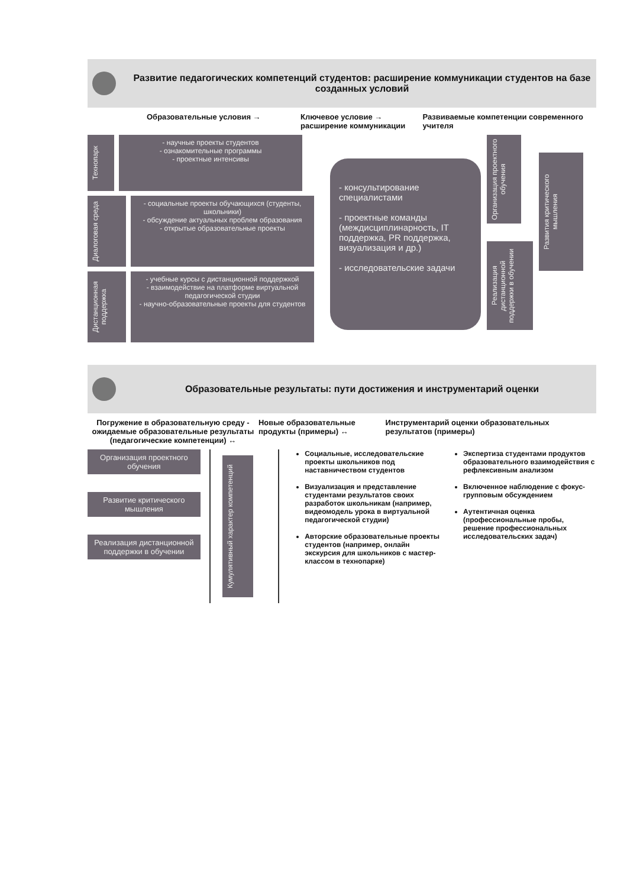Развитие педагогических компетенций студентов: расширение коммуникации студентов на базе созданных условий
Образовательные условия → Ключевое условие → расширение коммуникации
Развиваемые компетенции современного учителя
Технопарк
- научные проекты студентов
- ознакомительные программы
- проектные интенсивы
Диалоговая среда
- социальные проекты обучающихся (студенты, школьники)
- обсуждение актуальных проблем образования
- открытые образовательные проекты
Дистанционная поддержка
- учебные курсы с дистанционной поддержкой
- взаимодействие на платформе виртуальной педагогической студии
- научно-образовательные проекты для студентов
- консультирование специалистами
- проектные команды (междисциплинарность, IT поддержка, PR поддержка, визуализация и др.)
- исследовательские задачи
Организация проектного обучения
Реализация дистанционной поддержки в обучении
Развития критического мышления
Образовательные результаты: пути достижения и инструментарий оценки
Погружение в образовательную среду - ожидаемые образовательные результаты (педагогические компетенции) ↔
Новые образовательные продукты (примеры) ↔
Инструментарий оценки образовательных результатов (примеры)
Организация проектного обучения
Развитие критического мышления
Реализация дистанционной поддержки в обучении
Кумулятивный характер компетенций
Социальные, исследовательские проекты школьников под наставничеством студентов
Визуализация и представление студентами результатов своих разработок школьникам (например, видеомодель урока в виртуальной педагогической студии)
Авторские образовательные проекты студентов (например, онлайн экскурсия для школьников с мастер-классом в технопарке)
Экспертиза студентами продуктов образовательного взаимодействия с рефлексивным анализом
Включенное наблюдение с фокус-групповым обсуждением
Аутентичная оценка (профессиональные пробы, решение профессиональных исследовательских задач)